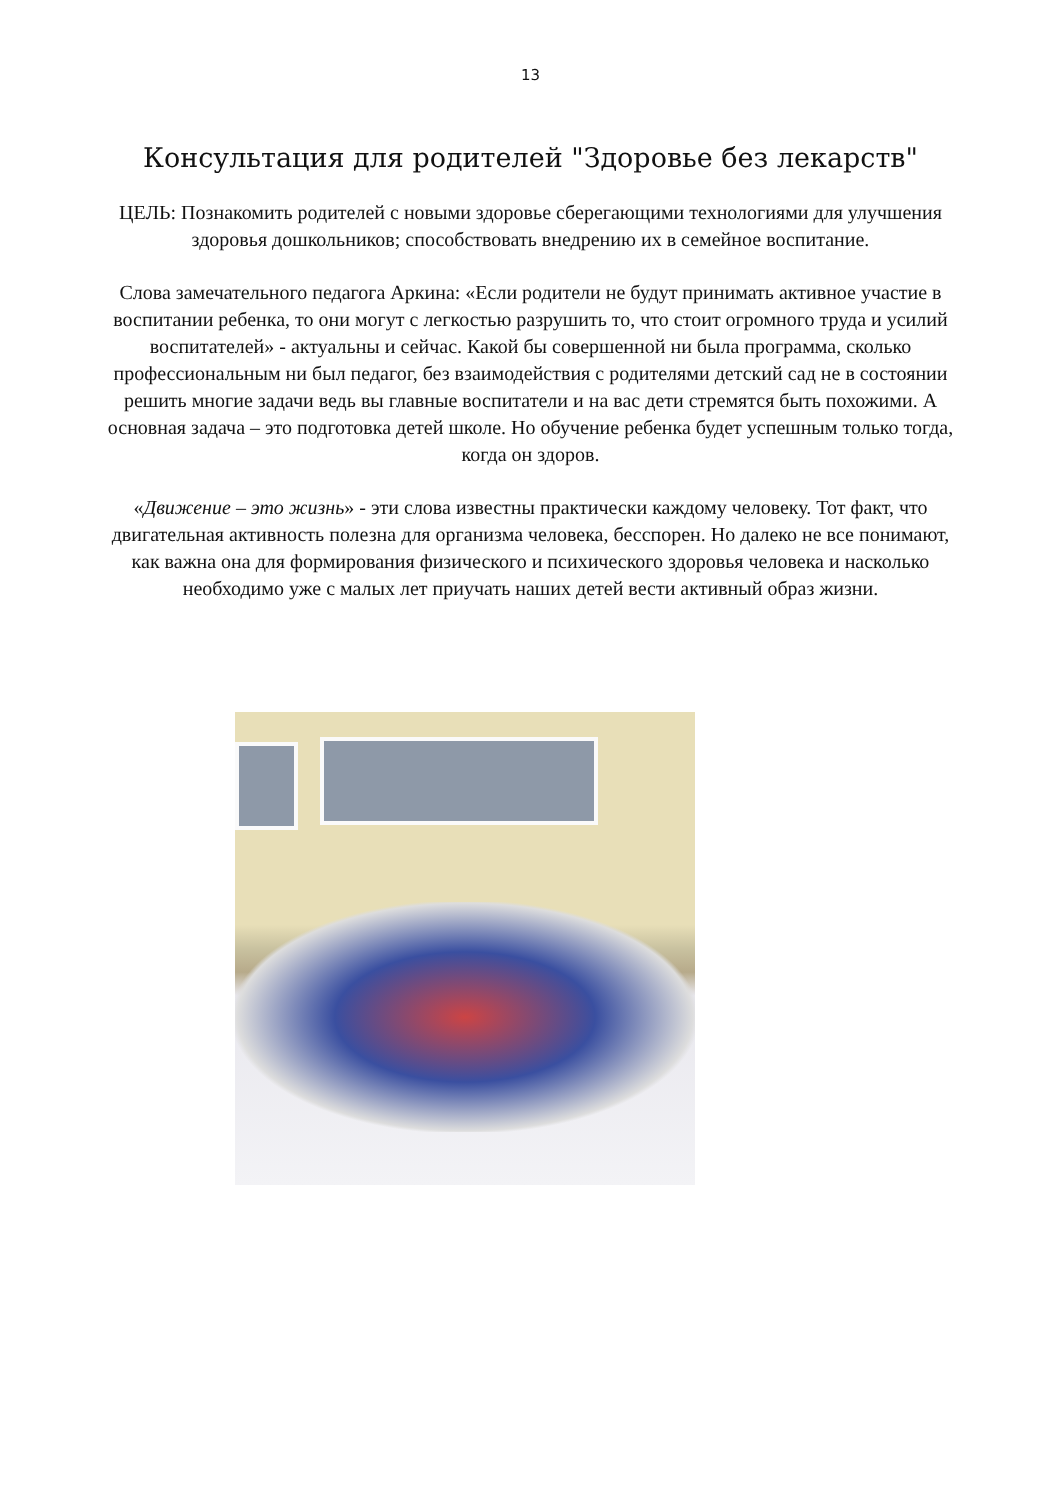13
Консультация для родителей "Здоровье без лекарств"
ЦЕЛЬ: Познакомить родителей с новыми здоровье сберегающими технологиями для улучшения здоровья дошкольников; способствовать внедрению их в семейное воспитание.
Слова замечательного педагога Аркина: «Если родители не будут принимать активное участие в воспитании ребенка, то они могут с легкостью разрушить то, что стоит огромного труда и усилий воспитателей» - актуальны и сейчас. Какой бы совершенной ни была программа, сколько профессиональным ни был педагог, без взаимодействия с родителями детский сад не в состоянии решить многие задачи ведь вы главные воспитатели и на вас дети стремятся быть похожими. А основная задача – это подготовка детей школе. Но обучение ребенка будет успешным только тогда, когда он здоров.
«Движение – это жизнь» - эти слова известны практически каждому человеку. Тот факт, что двигательная активность полезна для организма человека, бесспорен. Но далеко не все понимают, как важна она для формирования физического и психического здоровья человека и насколько необходимо уже с малых лет приучать наших детей вести активный образ жизни.